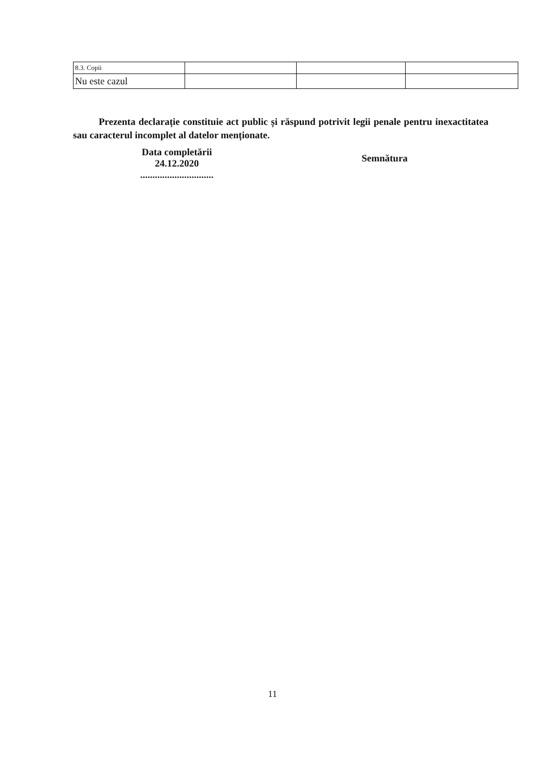| 8.3. Copii | | | |
| Nu este cazul | | | |
Prezenta declarație constituie act public și răspund potrivit legii penale pentru inexactitatea sau caracterul incomplet al datelor menționate.
Data completării
24.12.2020
..............................
Semnătura
11